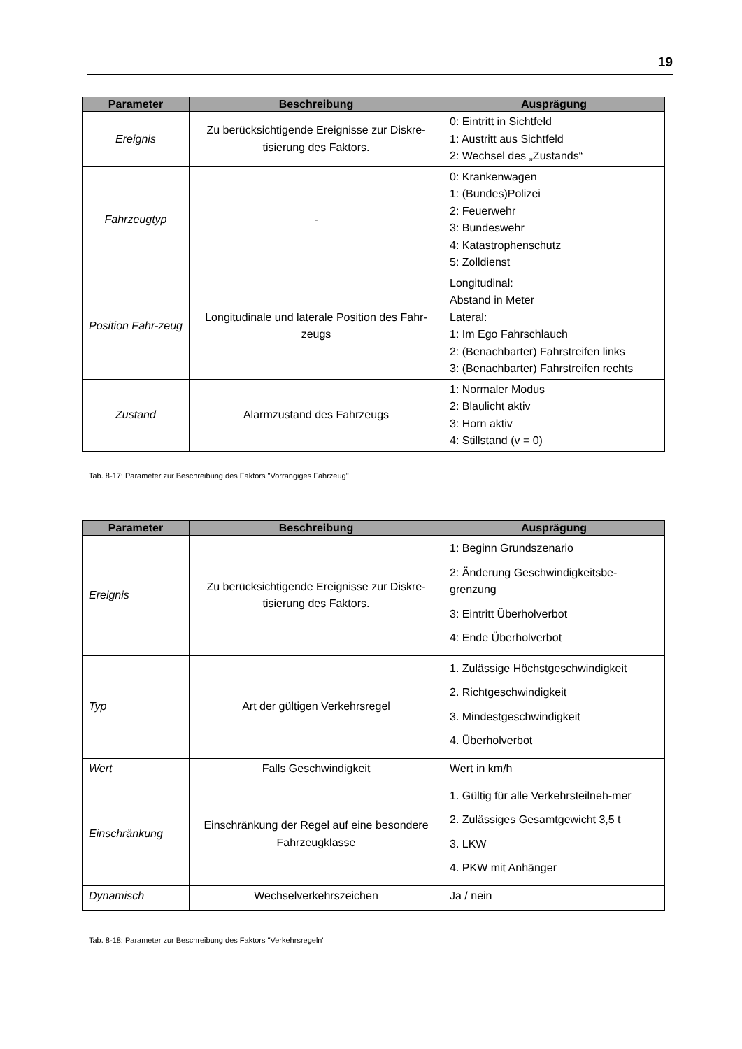19
| Parameter | Beschreibung | Ausprägung |
| --- | --- | --- |
| Ereignis | Zu berücksichtigende Ereignisse zur Diskre-tisierung des Faktors. | 0: Eintritt in Sichtfeld 1: Austritt aus Sichtfeld 2: Wechsel des „Zustands“ |
| Fahrzeugtyp | - | 0: Krankenwagen 1: (Bundes)Polizei 2: Feuerwehr 3: Bundeswehr 4: Katastrophenschutz 5: Zolldienst |
| Position Fahr-zeug | Longitudinale und laterale Position des Fahr-zeugs | Longitudinal: Abstand in Meter Lateral: 1: Im Ego Fahrschlauch 2: (Benachbarter) Fahrstreifen links 3: (Benachbarter) Fahrstreifen rechts |
| Zustand | Alarmzustand des Fahrzeugs | 1: Normaler Modus 2: Blaulicht aktiv 3: Horn aktiv 4: Stillstand (v = 0) |
Tab. 8-17: Parameter zur Beschreibung des Faktors "Vorrangiges Fahrzeug"
| Parameter | Beschreibung | Ausprägung |
| --- | --- | --- |
| Ereignis | Zu berücksichtigende Ereignisse zur Diskre-tisierung des Faktors. | 1: Beginn Grundszenario 2: Änderung Geschwindigkeitsbe-grenzung 3: Eintritt Überholverbot 4: Ende Überholverbot |
| Typ | Art der gültigen Verkehrsregel | 1. Zulässige Höchstgeschwindigkeit 2. Richtgeschwindigkeit 3. Mindestgeschwindigkeit 4. Überholverbot |
| Wert | Falls Geschwindigkeit | Wert in km/h |
| Einschränkung | Einschränkung der Regel auf eine besondere Fahrzeugklasse | 1. Gültig für alle Verkehrsteilneh-mer 2. Zulässiges Gesamtgewicht 3,5 t 3. LKW 4. PKW mit Anhänger |
| Dynamisch | Wechselverkehrszeichen | Ja / nein |
Tab. 8-18: Parameter zur Beschreibung des Faktors "Verkehrsregeln"